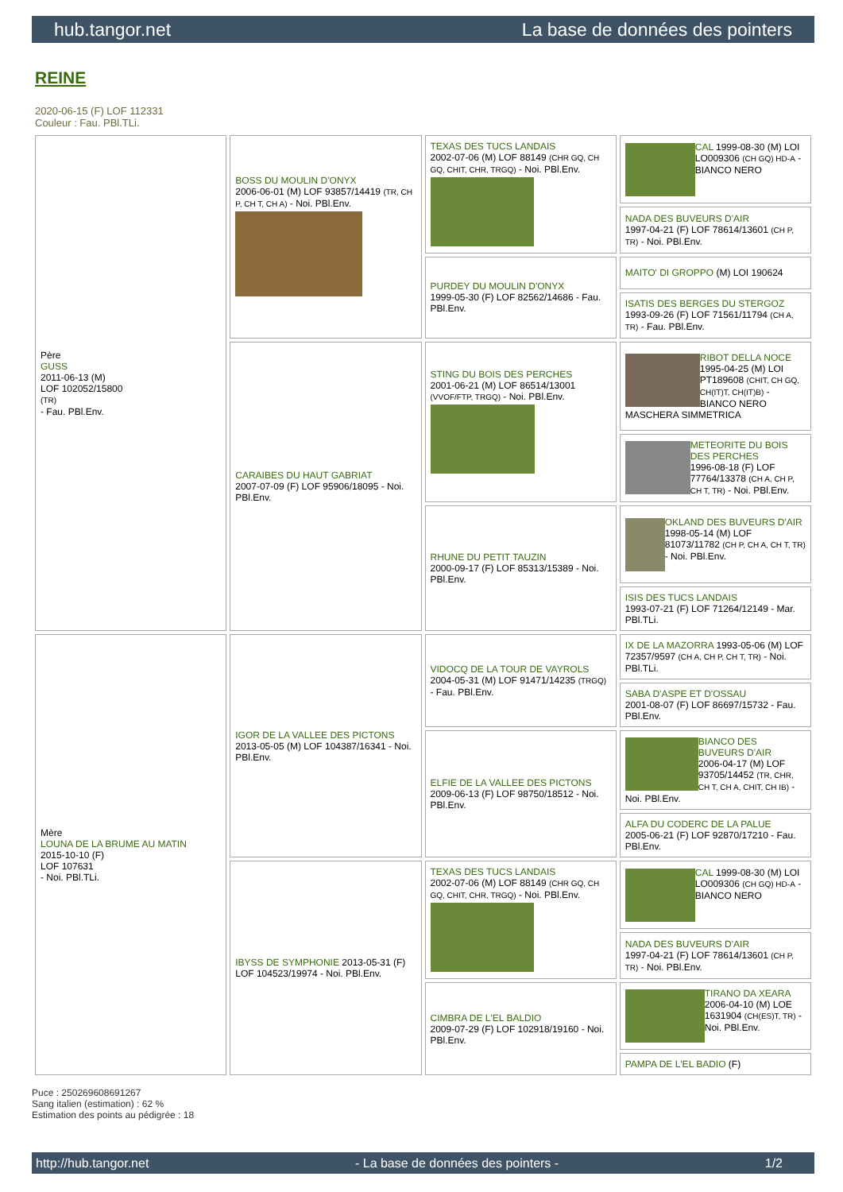hub.tangor.net La base de données des pointers
REINE
2020-06-15 (F) LOF 112331
Couleur : Fau. PBl.TLi.
| Père GUSS 2011-06-13 (M) LOF 102052/15800 (TR) - Fau. PBl.Env. | BOSS DU MOULIN D'ONYX 2006-06-01 (M) LOF 93857/14419 (TR, CH P, CH T, CH A) - Noi. PBl.Env. | TEXAS DES TUCS LANDAIS 2002-07-06 (M) LOF 88149 (CHR GQ, CH GQ, CHIT, CHR, TRGQ) - Noi. PBl.Env. | CAL 1999-08-30 (M) LOI LO009306 (CH GQ) HD-A - BIANCO NERO |
| | | | NADA DES BUVEURS D'AIR 1997-04-21 (F) LOF 78614/13601 (CH P, TR) - Noi. PBl.Env. |
| | | PURDEY DU MOULIN D'ONYX 1999-05-30 (F) LOF 82562/14686 - Fau. PBl.Env. | MAITO' DI GROPPO (M) LOI 190624 |
| | | | ISATIS DES BERGES DU STERGOZ 1993-09-26 (F) LOF 71561/11794 (CH A, TR) - Fau. PBl.Env. |
| | CARAIBES DU HAUT GABRIAT 2007-07-09 (F) LOF 95906/18095 - Noi. PBl.Env. | STING DU BOIS DES PERCHES 2001-06-21 (M) LOF 86514/13001 (VVOF/FTP, TRGQ) - Noi. PBl.Env. | RIBOT DELLA NOCE 1995-04-25 (M) LOI PT189608 (CHIT, CH GQ, CH(IT)T, CH(IT)B) - BIANCO NERO MASCHERA SIMMETRICA |
| | | | METEORITE DU BOIS DES PERCHES 1996-08-18 (F) LOF 77764/13378 (CH A, CH P, CH T, TR) - Noi. PBl.Env. |
| | | RHUNE DU PETIT TAUZIN 2000-09-17 (F) LOF 85313/15389 - Noi. PBl.Env. | OKLAND DES BUVEURS D'AIR 1998-05-14 (M) LOF 81073/11782 (CH P, CH A, CH T, TR) - Noi. PBl.Env. |
| | | | ISIS DES TUCS LANDAIS 1993-07-21 (F) LOF 71264/12149 - Mar. PBl.TLi. |
| Mère LOUNA DE LA BRUME AU MATIN 2015-10-10 (F) LOF 107631 - Noi. PBl.TLi. | IGOR DE LA VALLEE DES PICTONS 2013-05-05 (M) LOF 104387/16341 - Noi. PBl.Env. | VIDOCQ DE LA TOUR DE VAYROLS 2004-05-31 (M) LOF 91471/14235 (TRGQ) - Fau. PBl.Env. | IX DE LA MAZORRA 1993-05-06 (M) LOF 72357/9597 (CH A, CH P, CH T, TR) - Noi. PBl.TLi. |
| | | | SABA D'ASPE ET D'OSSAU 2001-08-07 (F) LOF 86697/15732 - Fau. PBl.Env. |
| | | ELFIE DE LA VALLEE DES PICTONS 2009-06-13 (F) LOF 98750/18512 - Noi. PBl.Env. | BIANCO DES BUVEURS D'AIR 2006-04-17 (M) LOF 93705/14452 (TR, CHR, CH T, CH A, CHIT, CH IB) - Noi. PBl.Env. |
| | | | ALFA DU CODERC DE LA PALUE 2005-06-21 (F) LOF 92870/17210 - Fau. PBl.Env. |
| | IBYSS DE SYMPHONIE 2013-05-31 (F) LOF 104523/19974 - Noi. PBl.Env. | TEXAS DES TUCS LANDAIS 2002-07-06 (M) LOF 88149 (CHR GQ, CH GQ, CHIT, CHR, TRGQ) - Noi. PBl.Env. | CAL 1999-08-30 (M) LOI LO009306 (CH GQ) HD-A - BIANCO NERO |
| | | | NADA DES BUVEURS D'AIR 1997-04-21 (F) LOF 78614/13601 (CH P, TR) - Noi. PBl.Env. |
| | | CIMBRA DE L'EL BALDIO 2009-07-29 (F) LOF 102918/19160 - Noi. PBl.Env. | TIRANO DA XEARA 2006-04-10 (M) LOE 1631904 (CH(ES)T, TR) - Noi. PBl.Env. |
| | | | PAMPA DE L'EL BADIO (F) |
Puce : 250269608691267
Sang italien (estimation) : 62 %
Estimation des points au pédigrée : 18
http://hub.tangor.net - La base de données des pointers - 1/2